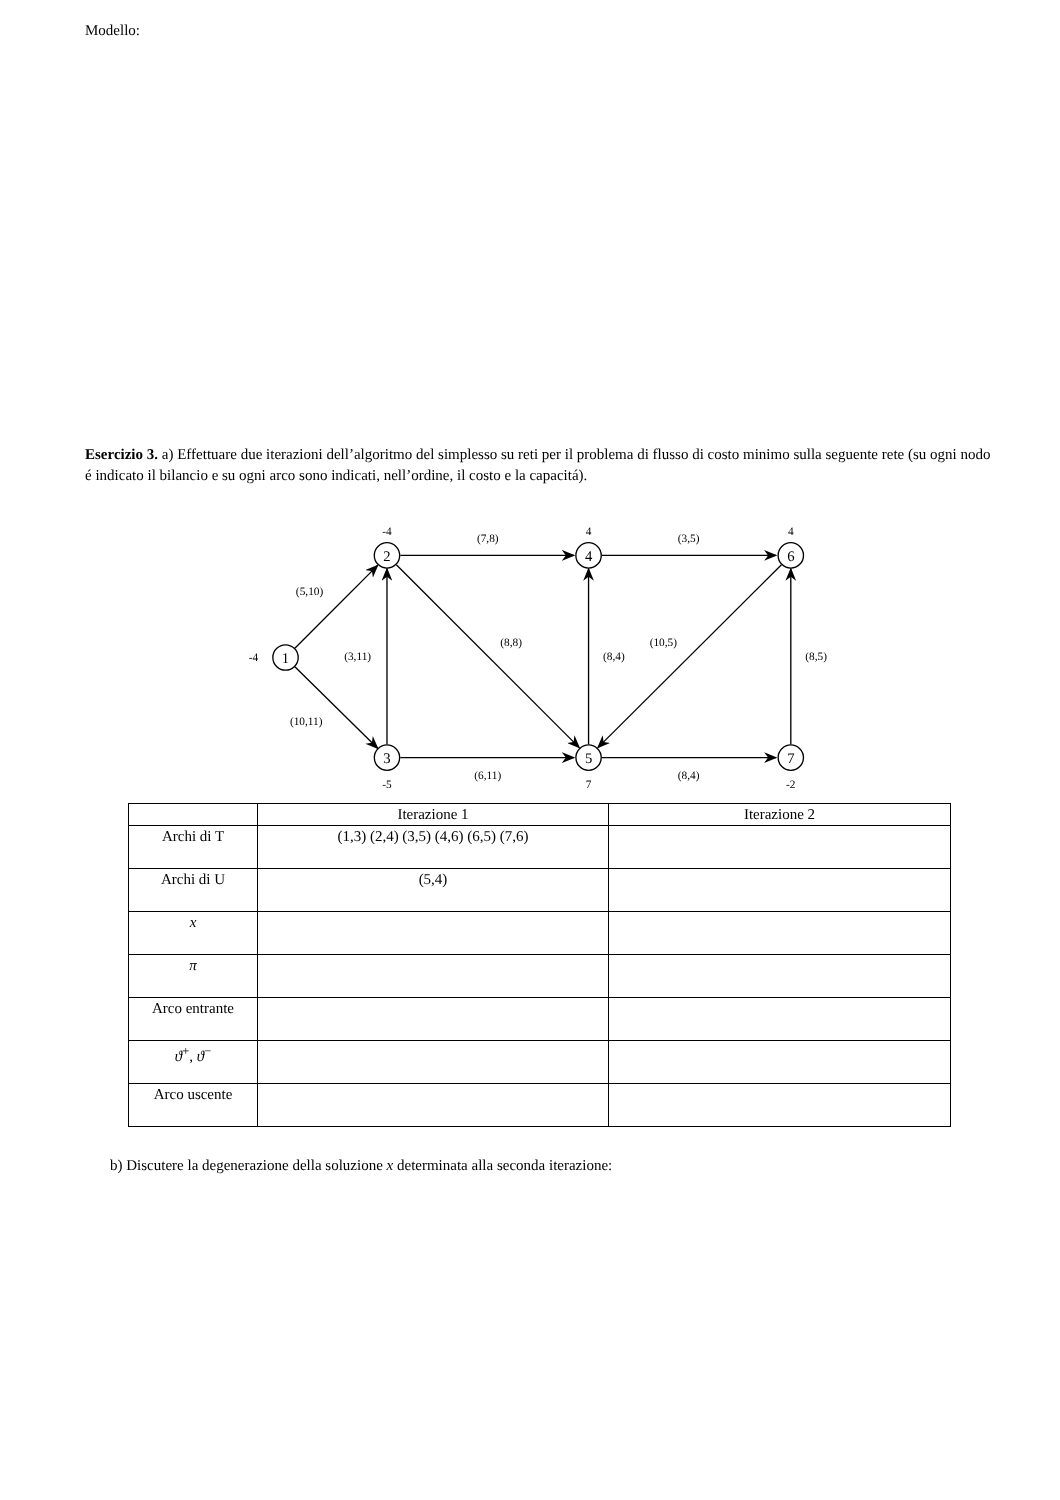Modello:
Esercizio 3. a) Effettuare due iterazioni dell’algoritmo del simplesso su reti per il problema di flusso di costo minimo sulla seguente rete (su ogni nodo é indicato il bilancio e su ogni arco sono indicati, nell’ordine, il costo e la capacitá).
1
2
3
4
5
6
7
-4
-4
-5
4
7
4
-2
(5,10)
(10,11)
(3,11)
(7,8)
(8,8)
(6,11)
(8,4)
(3,5)
(10,5)
(8,4)
(8,5)
| | Iterazione 1 | Iterazione 2 |
| --- | --- | --- |
| Archi di T | (1,3) (2,4) (3,5) (4,6) (6,5) (7,6) | |
| Archi di U | (5,4) | |
| x | | |
| π | | |
| Arco entrante | | |
| ϑ<sup>+</sup>, ϑ<sup>−</sup> | | |
| Arco uscente | | |
b) Discutere la degenerazione della soluzione x determinata alla seconda iterazione: